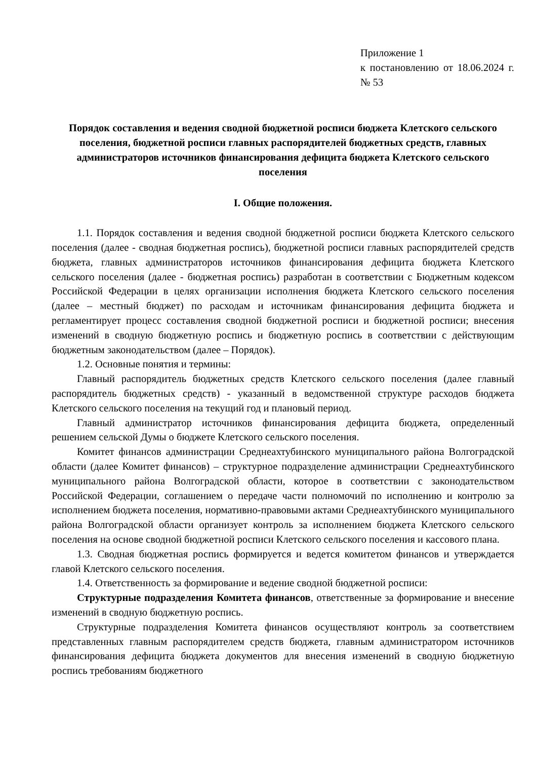Приложение 1
к постановлению от 18.06.2024 г. № 53
Порядок составления и ведения сводной бюджетной росписи бюджета Клетского сельского поселения, бюджетной росписи главных распорядителей бюджетных средств, главных администраторов источников финансирования дефицита бюджета Клетского сельского поселения
I. Общие положения.
1.1. Порядок составления и ведения сводной бюджетной росписи бюджета Клетского сельского поселения (далее - сводная бюджетная роспись), бюджетной росписи главных распорядителей средств бюджета, главных администраторов источников финансирования дефицита бюджета Клетского сельского поселения (далее - бюджетная роспись) разработан в соответствии с Бюджетным кодексом Российской Федерации в целях организации исполнения бюджета Клетского сельского поселения (далее – местный бюджет) по расходам и источникам финансирования дефицита бюджета и регламентирует процесс составления сводной бюджетной росписи и бюджетной росписи; внесения изменений в сводную бюджетную роспись и бюджетную роспись в соответствии с действующим бюджетным законодательством (далее – Порядок).
1.2. Основные понятия и термины:
Главный распорядитель бюджетных средств Клетского сельского поселения (далее главный распорядитель бюджетных средств) - указанный в ведомственной структуре расходов бюджета Клетского сельского поселения на текущий год и плановый период.
Главный администратор источников финансирования дефицита бюджета, определенный решением сельской Думы о бюджете Клетского сельского поселения.
Комитет финансов администрации Среднеахтубинского муниципального района Волгоградской области (далее Комитет финансов) – структурное подразделение администрации Среднеахтубинского муниципального района Волгоградской области, которое в соответствии с законодательством Российской Федерации, соглашением о передаче части полномочий по исполнению и контролю за исполнением бюджета поселения, нормативно-правовыми актами Среднеахтубинского муниципального района Волгоградской области организует контроль за исполнением бюджета Клетского сельского поселения на основе сводной бюджетной росписи Клетского сельского поселения и кассового плана.
1.3. Сводная бюджетная роспись формируется и ведется комитетом финансов и утверждается главой Клетского сельского поселения.
1.4. Ответственность за формирование и ведение сводной бюджетной росписи:
Структурные подразделения Комитета финансов, ответственные за формирование и внесение изменений в сводную бюджетную роспись.
Структурные подразделения Комитета финансов осуществляют контроль за соответствием представленных главным распорядителем средств бюджета, главным администратором источников финансирования дефицита бюджета документов для внесения изменений в сводную бюджетную роспись требованиям бюджетного